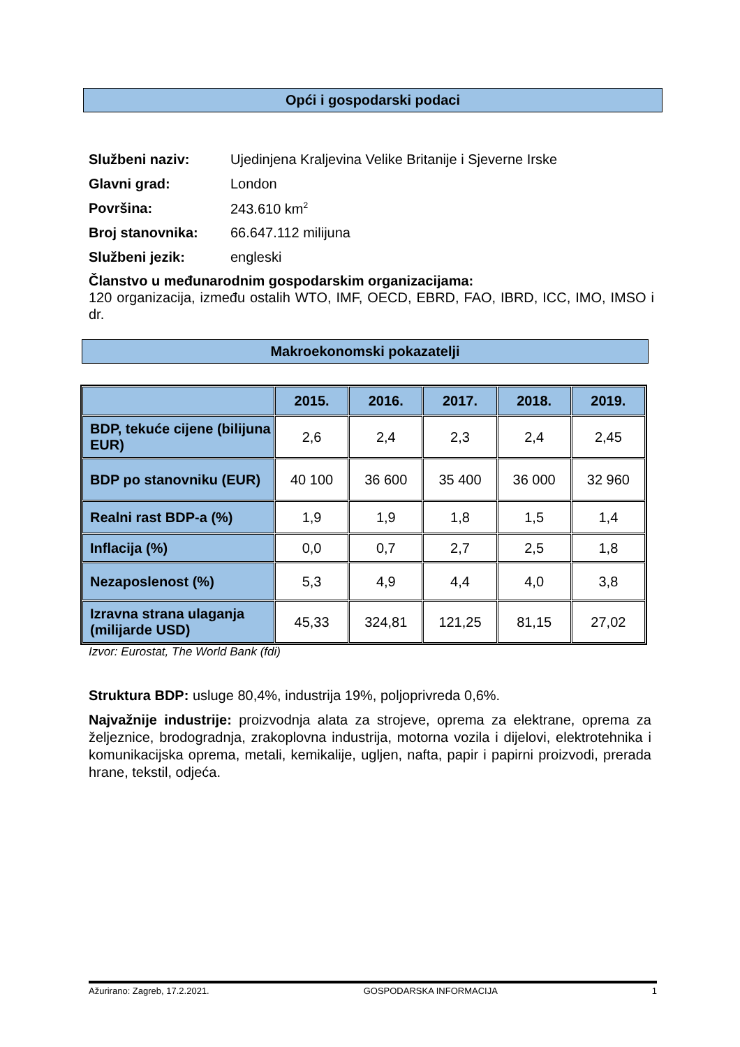Opći i gospodarski podaci
Službeni naziv: Ujedinjena Kraljevina Velike Britanije i Sjeverne Irske
Glavni grad: London
Površina: 243.610 km<sup>2</sup>
Broj stanovnika: 66.647.112 milijuna
Službeni jezik: engleski
Članstvo u međunarodnim gospodarskim organizacijama:
120 organizacija, između ostalih WTO, IMF, OECD, EBRD, FAO, IBRD, ICC, IMO, IMSO i dr.
Makroekonomski pokazatelji
| | 2015. | 2016. | 2017. | 2018. | 2019. |
| --- | --- | --- | --- | --- | --- |
| BDP, tekuće cijene (bilijuna EUR) | 2,6 | 2,4 | 2,3 | 2,4 | 2,45 |
| BDP po stanovniku (EUR) | 40 100 | 36 600 | 35 400 | 36 000 | 32 960 |
| Realni rast BDP-a (%) | 1,9 | 1,9 | 1,8 | 1,5 | 1,4 |
| Inflacija (%) | 0,0 | 0,7 | 2,7 | 2,5 | 1,8 |
| Nezaposlenost (%) | 5,3 | 4,9 | 4,4 | 4,0 | 3,8 |
| Izravna strana ulaganja (milijarde USD) | 45,33 | 324,81 | 121,25 | 81,15 | 27,02 |
Izvor: Eurostat, The World Bank (fdi)
Struktura BDP: usluge 80,4%, industrija 19%, poljoprivreda 0,6%.
Najvažnije industrije: proizvodnja alata za strojeve, oprema za elektrane, oprema za željeznice, brodogradnja, zrakoplovna industrija, motorna vozila i dijelovi, elektrotehnika i komunikacijska oprema, metali, kemikalije, ugljen, nafta, papir i papirni proizvodi, prerada hrane, tekstil, odjeća.
Ažurirano: Zagreb, 17.2.2021. GOSPODARSKA INFORMACIJA 1